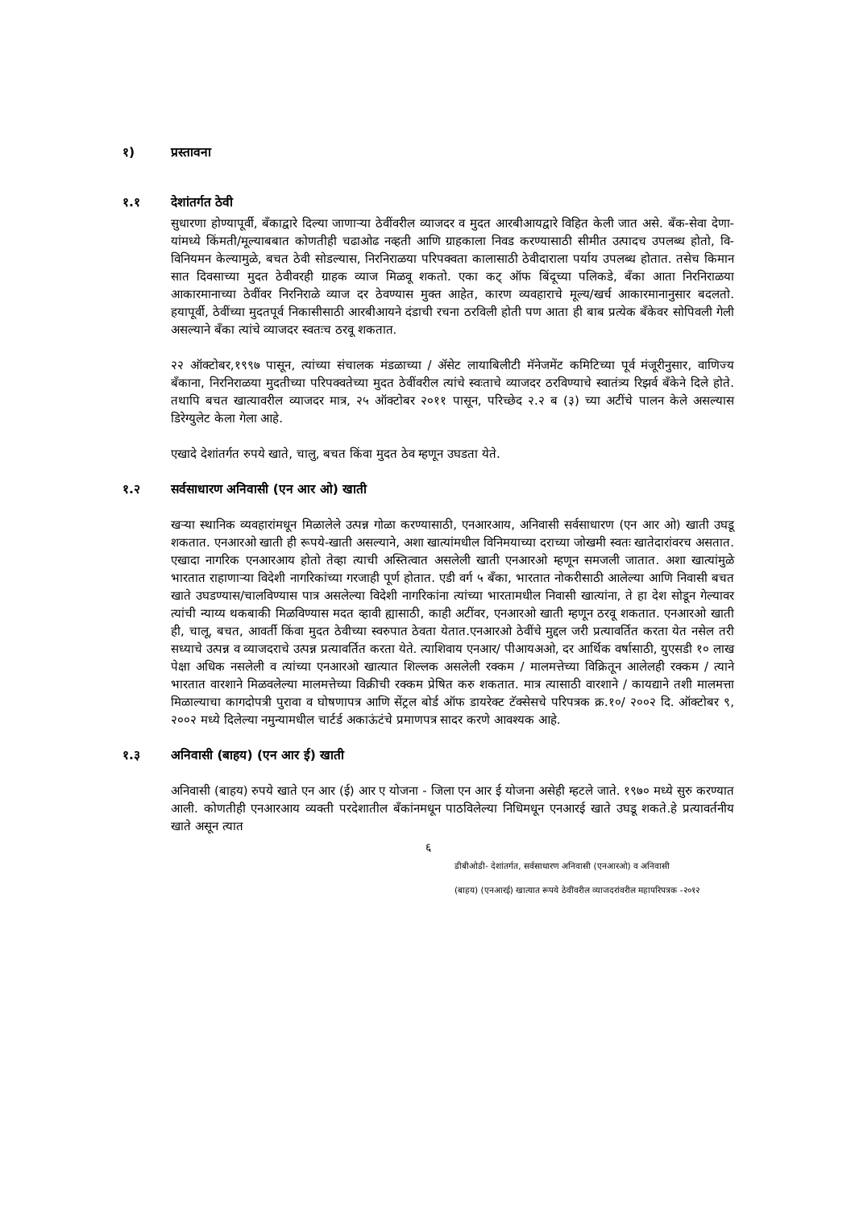१) प्रस्तावना
१.१ देशांतर्गत ठेवी
सुधारणा होण्यापूर्वी, बँकाद्वारे दिल्या जाणाऱ्या ठेवींवरील व्याजदर व मुदत आरबीआयद्वारे विहित केली जात असे. बँक-सेवा देणा-यांमध्ये किंमती/मूल्याबबात कोणतीही चढाओढ नव्हती आणि ग्राहकाला निवड करण्यासाठी सीमीत उत्पादच उपलब्ध होतो, वि- विनियमन केल्यामुळे, बचत ठेवी सोडल्यास, निरनिराळया परिपक्वता कालासाठी ठेवीदाराला पर्याय उपलब्ध होतात. तसेच किमान सात दिवसाच्या मुदत ठेवीवरही ग्राहक व्याज मिळवू शकतो. एका कट् ऑफ बिंदूच्या पलिकडे, बँका आता निरनिराळया आकारमानाच्या ठेवींवर निरनिराळे व्याज दर ठेवण्यास मुक्त आहेत, कारण व्यवहाराचे मूल्य/खर्च आकारमानानुसार बदलतो. हयापूर्वी, ठेवींच्या मुदतपूर्व निकासीसाठी आरबीआयने दंडाची रचना ठरविली होती पण आता ही बाब प्रत्येक बँकेवर सोपिवली गेली असल्याने बँका त्यांचे व्याजदर स्वतःच ठरवू शकतात.
२२ ऑक्टोबर,१९९७ पासून, त्यांच्या संचालक मंडळाच्या / ॲसेट लायाबिलीटी मॅनेजमेंट कमिटिच्या पूर्व मंजूरीनुसार, वाणिज्य बँकाना, निरनिराळया मुदतीच्या परिपक्वतेच्या मुदत ठेवींवरील त्यांचे स्वःताचे व्याजदर ठरविण्याचे स्वातंत्र्य रिझर्व बँकेने दिले होते. तथापि बचत खात्यावरील व्याजदर मात्र, २५ ऑक्टोबर २०११ पासून, परिच्छेद २.२ ब (३) च्या अटींचे पालन केले असल्यास डिरेग्युलेट केला गेला आहे.
एखादे देशांतर्गत रुपये खाते, चालु, बचत किंवा मुदत ठेव म्हणून उघडता येते.
१.२ सर्वसाधारण अनिवासी (एन आर ओ) खाती
खऱ्या स्थानिक व्यवहारांमधून मिळालेले उत्पन्न गोळा करण्यासाठी, एनआरआय, अनिवासी सर्वसाधारण (एन आर ओ) खाती उघडू शकतात. एनआरओ खाती ही रूपये-खाती असल्याने, अशा खात्यांमधील विनिमयाच्या दराच्या जोखमी स्वतः खातेदारांवरच असतात. एखादा नागरिक एनआरआय होतो तेव्हा त्याची अस्तित्वात असलेली खाती एनआरओ म्हणून समजली जातात. अशा खात्यांमुळे भारतात राहाणाऱ्या विदेशी नागरिकांच्या गरजाही पूर्ण होतात. एडी वर्ग ५ बँका, भारतात नोकरीसाठी आलेल्या आणि निवासी बचत खाते उघडण्यास/चालविण्यास पात्र असलेल्या विदेशी नागरिकांना त्यांच्या भारतामधील निवासी खात्यांना, ते हा देश सोडून गेल्यावर त्यांची न्याय्य थकबाकी मिळविण्यास मदत व्हावी ह्यासाठी, काही अटींवर, एनआरओ खाती म्हणून ठरवू शकतात. एनआरओ खाती ही, चालू, बचत, आवर्ती किंवा मुदत ठेवीच्या स्वरुपात ठेवता येतात.एनआरओ ठेवींचे मुद्दल जरी प्रत्यावर्तित करता येत नसेल तरी सध्याचे उत्पन्न व व्याजदराचे उत्पन्न प्रत्यावर्तित करता येते. त्याशिवाय एनआर/ पीआयअओ, दर आर्थिक वर्षासाठी, युएसडी १० लाख पेक्षा अधिक नसलेली व त्यांच्या एनआरओ खात्यात शिल्लक असलेली रक्कम / मालमत्तेच्या विक्रितून आलेलही रक्कम / त्याने भारतात वारशाने मिळवलेल्या मालमत्तेच्या विक्रीची रक्कम प्रेषित करु शकतात. मात्र त्यासाठी वारशाने / कायद्याने तशी मालमत्ता मिळाल्याचा कागदोपत्री पुरावा व घोषणापत्र आणि सेंट्रल बोर्ड ऑफ डायरेक्ट टॅक्सेसचे परिपत्रक क्र.१०/ २००२ दि. ऑक्टोबर ९, २००२ मध्ये दिलेल्या नमुन्यामधील चार्टर्ड अकाऊंटंचे प्रमाणपत्र सादर करणे आवश्यक आहे.
१.३ अनिवासी (बाहय) (एन आर ई) खाती
अनिवासी (बाहय) रुपये खाते एन आर (ई) आर ए योजना - जिला एन आर ई योजना असेही म्हटले जाते. १९७० मध्ये सुरु करण्यात आली. कोणतीही एनआरआय व्यक्ती परदेशातील बँकांनमधून पाठविलेल्या निधिमधून एनआरई खाते उघडू शकते.हे प्रत्यावर्तनीय खाते असून त्यात
६
डीबीओडी- देशांतर्गत, सर्वसाधारण अनिवासी (एनआरओ) व अनिवासी
(बाहय) (एनआरई) खात्यात रूपये ठेवींवरील व्याजदरांवरील महापरिपत्रक -२०१२